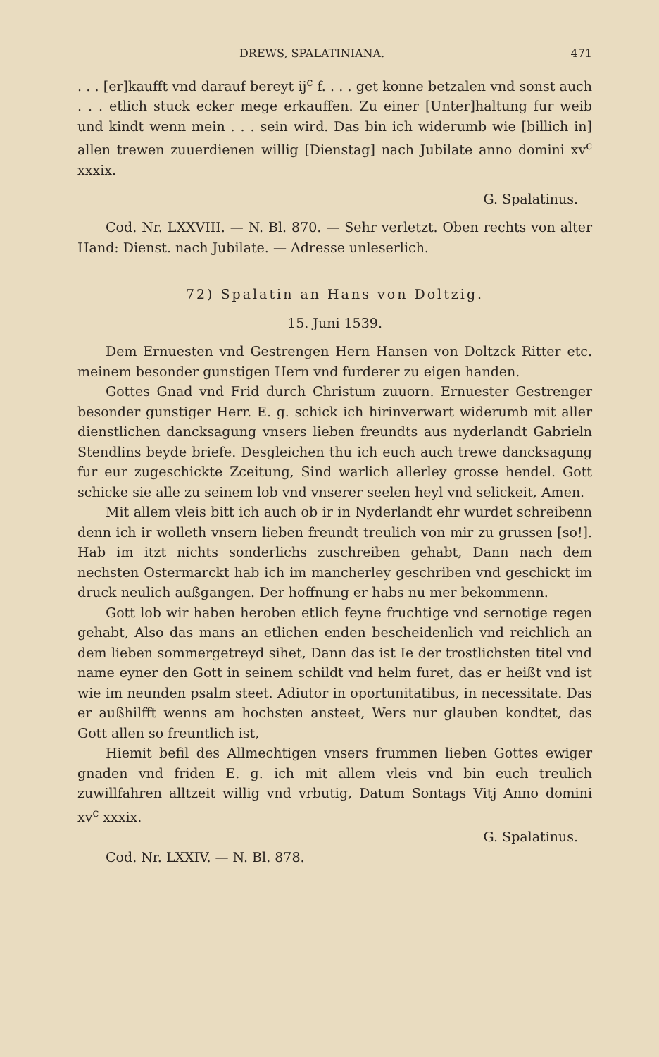DREWS, SPALATINIANA. 471
. . . [er]kaufft vnd darauf bereyt ij<sup>c</sup> f. . . . get konne betzalen vnd sonst auch . . . etlich stuck ecker mege erkauffen. Zu einer [Unter]haltung fur weib und kindt wenn mein . . . sein wird. Das bin ich widerumb wie [billich in] allen trewen zuuerdienen willig [Dienstag] nach Jubilate anno domini xv<sup>c</sup> xxxix.
G. Spalatinus.
Cod. Nr. LXXVIII. — N. Bl. 870. — Sehr verletzt. Oben rechts von alter Hand: Dienst. nach Jubilate. — Adresse unleserlich.
72) Spalatin an Hans von Doltzig.
15. Juni 1539.
Dem Ernuesten vnd Gestrengen Hern Hansen von Doltzck Ritter etc. meinem besonder gunstigen Hern vnd furderer zu eigen handen.
Gottes Gnad vnd Frid durch Christum zuuorn. Ernuester Gestrenger besonder gunstiger Herr. E. g. schick ich hirinverwart widerumb mit aller dienstlichen dancksagung vnsers lieben freundts aus nyderlandt Gabrieln Stendlins beyde briefe. Desgleichen thu ich euch auch trewe dancksagung fur eur zugeschickte Zceitung, Sind warlich allerley grosse hendel. Gott schicke sie alle zu seinem lob vnd vnserer seelen heyl vnd selickeit, Amen.
Mit allem vleis bitt ich auch ob ir in Nyderlandt ehr wurdet schreibenn denn ich ir wolleth vnsern lieben freundt treulich von mir zu grussen [so!]. Hab im itzt nichts sonderlichs zuschreiben gehabt, Dann nach dem nechsten Ostermarckt hab ich im mancherley geschriben vnd geschickt im druck neulich außgangen. Der hoffnung er habs nu mer bekommenn.
Gott lob wir haben heroben etlich feyne fruchtige vnd sernotige regen gehabt, Also das mans an etlichen enden bescheidenlich vnd reichlich an dem lieben sommergetreyd sihet, Dann das ist Ie der trostlichsten titel vnd name eyner den Gott in seinem schildt vnd helm furet, das er heißt vnd ist wie im neunden psalm steet. Adiutor in oportunitatibus, in necessitate. Das er außhilfft wenns am hochsten ansteet, Wers nur glauben kondtet, das Gott allen so freuntlich ist,
Hiemit befil des Allmechtigen vnsers frummen lieben Gottes ewiger gnaden vnd friden E. g. ich mit allem vleis vnd bin euch treulich zuwillfahren alltzeit willig vnd vrbutig, Datum Sontags Vitj Anno domini xv<sup>c</sup> xxxix.
G. Spalatinus.
Cod. Nr. LXXIV. — N. Bl. 878.